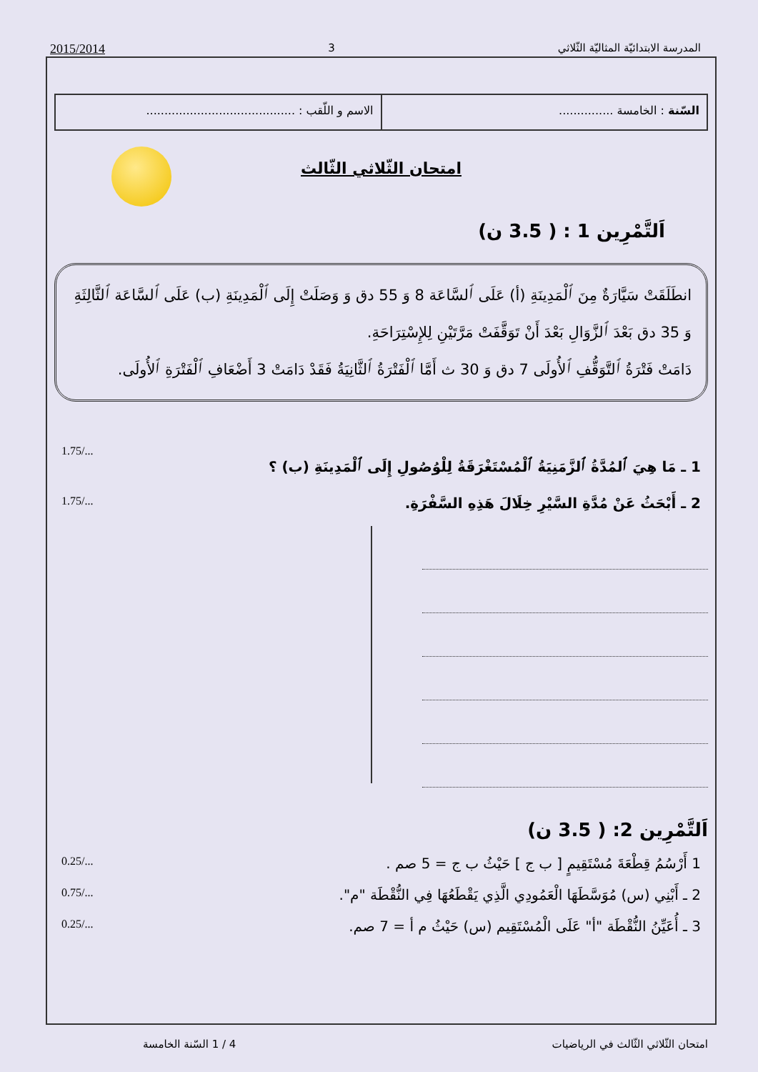المدرسة الابتدائيّة المثاليّة الثّلاثي 3 2015/2014
السّنة : الخامسة ...............
الاسم و اللّقب : .........................................
امتحان الثّلاثي الثّالث
اَلتَّمْرِين 1 : ( 3.5 ن)
انطَلَقَتْ سَيَّارَةٌ مِنَ ٱلْمَدِينَةِ (أ) عَلَى ٱلسَّاعَة 8 وَ 55 دق وَ وَصَلَتْ إِلَى ٱلْمَدِينَةِ (ب) عَلَى ٱلسَّاعَة ٱلثَّالِثَةِ وَ 35 دق بَعْدَ ٱلزَّوَالِ بَعْدَ أَنْ تَوَقَّفَتْ مَرَّتَيْنِ لِلإِسْتِرَاحَةِ.
دَامَتْ فَتْرَةُ ٱلتَّوَقُّفِ ٱلأُولَى 7 دق وَ 30 ث أَمَّا ٱلْفَتْرَةُ ٱلثَّانِيَةُ فَقَدْ دَامَتْ 3 أَضْعَافِ ٱلْفَتْرَةِ ٱلأُولَى.
1 ـ مَا هِيَ ٱلمُدَّةُ ٱلزَّمَنِيَةُ ٱلْمُسْتَغْرَقَةُ لِلْوُصُولِ إِلَى ٱلْمَدِينَةِ (ب) ؟ 1.75/...
2 ـ أَبْحَثُ عَنْ مُدَّةِ السَّيْرِ خِلَالَ هَذِهِ السَّفْرَةِ. 1.75/...
اَلتَّمْرِين 2: ( 3.5 ن)
1 أَرْسُمُ قِطْعَةَ مُسْتَقِيمٍ [ ب ج ] حَيْثُ ب ج = 5 صم . 0.25/...
2 ـ أَبْنِي (س) مُوَسَّطَهَا الْعَمُودِي الَّذِي يَقْطَعُهَا فِي النُّقْطَة "م". 0.75/...
3 ـ أُعَيِّنُ النُّقْطَة "أ" عَلَى الْمُسْتَقِيم (س) حَيْثُ م أ = 7 صم. 0.25/...
امتحان الثّلاثي الثّالث في الرياضيات 4 / 1 السّنة الخامسة